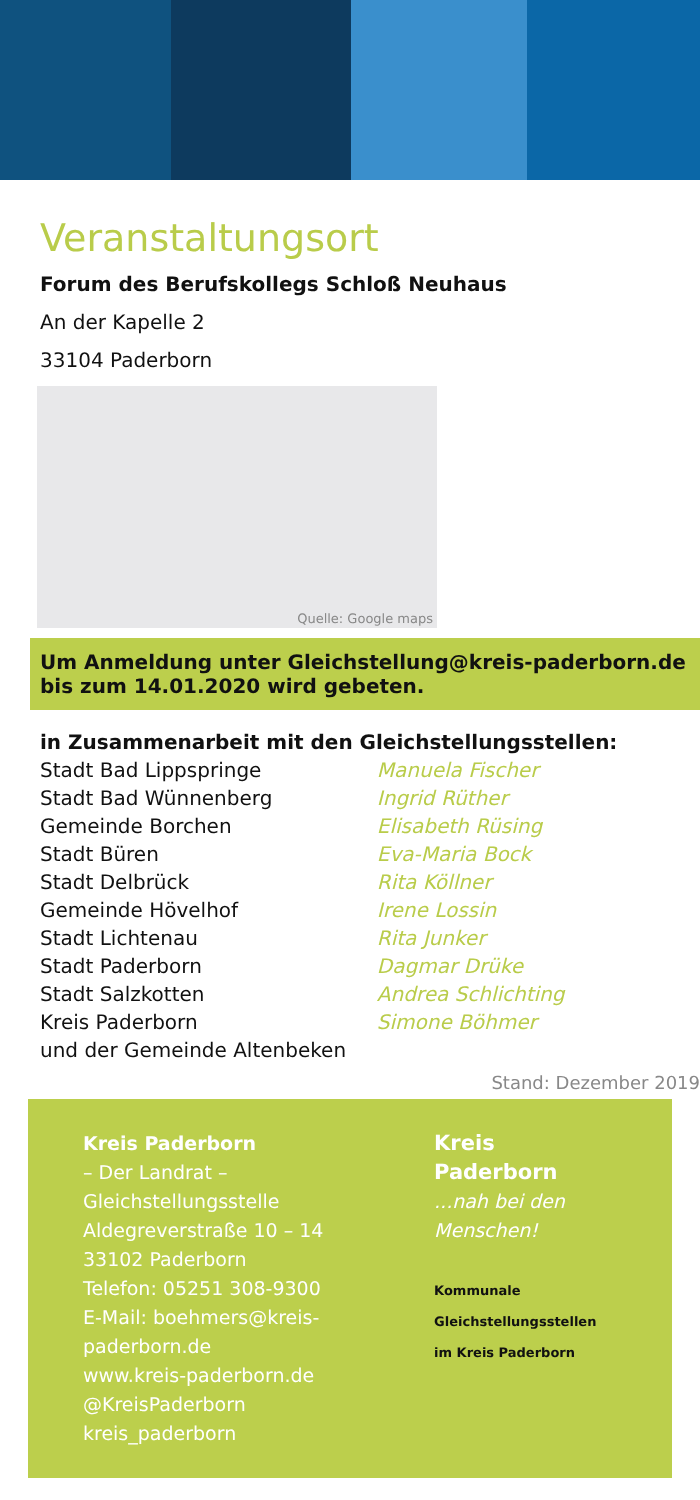Veranstaltungsort
Forum des Berufskollegs Schloß Neuhaus
An der Kapelle 2
33104 Paderborn
Quelle: Google maps
Um Anmeldung unter Gleichstellung@kreis-paderborn.de bis zum 14.01.2020 wird gebeten.
in Zusammenarbeit mit den Gleichstellungsstellen:
| Stadt Bad Lippspringe | Manuela Fischer |
| Stadt Bad Wünnenberg | Ingrid Rüther |
| Gemeinde Borchen | Elisabeth Rüsing |
| Stadt Büren | Eva-Maria Bock |
| Stadt Delbrück | Rita Köllner |
| Gemeinde Hövelhof | Irene Lossin |
| Stadt Lichtenau | Rita Junker |
| Stadt Paderborn | Dagmar Drüke |
| Stadt Salzkotten | Andrea Schlichting |
| Kreis Paderborn | Simone Böhmer |
| und der Gemeinde Altenbeken | |
Stand: Dezember 2019
Kreis Paderborn
– Der Landrat –
Gleichstellungsstelle
Aldegreverstraße 10 – 14
33102 Paderborn
Telefon: 05251 308-9300
E-Mail: boehmers@kreis-paderborn.de
www.kreis-paderborn.de
@KreisPaderborn
kreis_paderborn
Kreis
Paderborn
...nah bei den Menschen!
Kommunale Gleichstellungsstellen
im Kreis Paderborn